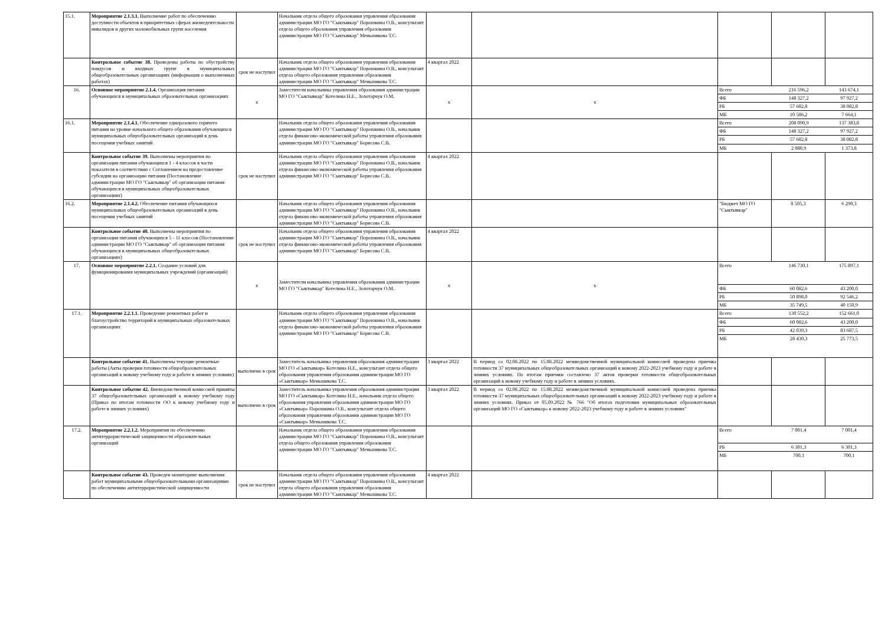| 15.1. | Мероприятие 2.1.3.1. Выполнение работ по обеспечению доступности объектов в приоритетных сферах жизнедеятельности инвалидов и других маломобильных групп населения | | Начальник отдела общего образования управления образования администрации МО ГО "Сыктывкар" Порошкина О.В., консультант отдела общего образования управления образования администрации МО ГО "Сыктывкар" Меньшикова Т.С. | | | | | |
| | Контрольное событие 38. Проведены работы по обустройству пандусов и входных групп в муниципальных общеобразовательных организациях (информация о выполненных работах) | срок не наступил | Начальник отдела общего образования управления образования администрации МО ГО "Сыктывкар" Порошкина О.В., консультант отдела общего образования управления образования администрации МО ГО "Сыктывкар" Меньшикова Т.С. | 4 квартал 2022 | | | | |
| 16. | Основное мероприятие 2.1.4. Организация питания обучающихся в муниципальных образовательных организациях | x | Заместители начальника управления образования администрации МО ГО "Сыктывкар" Котелина Н.Е., Золотарчук О.М. | x | x | / Всего / 216 596,2 / 143 674,1 / / ФБ / 148 327,2 / 97 927,2 / / РБ / 57 682,8 / 38 082,8 / / МБ / 10 586,2 / 7 664,1 / | | |
| 16.1. | Мероприятие 2.1.4.1. Обеспечение одноразового горячего питания на уровне начального общего образования обучающихся муниципальных общеобразовательных организаций в день посещения учебных занятий | | Начальник отдела общего образования управления образования администрации МО ГО "Сыктывкар" Порошкина О.В., начальник отдела финансово-экономической работы управления образования администрации МО ГО "Сыктывкар" Борисова С.В. | | | / Всего / 208 090,9 / 137 383,8 / / ФБ / 148 327,2 / 97 927,2 / / РБ / 57 682,8 / 38 082,8 / / МБ / 2 080,9 / 1 373,8 / | | |
| | Контрольное событие 39. Выполнены мероприятия по организации питания обучающихся 1 - 4 классов в части показателя в соответствии с Соглашением на предоставление субсидии на организацию питания (Постановление администрации МО ГО "Сыктывкар" об организации питания обучающихся в муниципальных общеобразовательных организациях) | срок не наступил | Начальник отдела общего образования управления образования администрации МО ГО "Сыктывкар" Порошкина О.В., начальник отдела финансово-экономической работы управления образования администрации МО ГО "Сыктывкар" Борисова С.В. | 4 квартал 2022 | | | | |
| 16.2. | Мероприятие 2.1.4.2. Обеспечение питания обучающихся муниципальных общеобразовательных организаций в день посещения учебных занятий | | Начальник отдела общего образования управления образования администрации МО ГО "Сыктывкар" Порошкина О.В., начальник отдела финансово-экономической работы управления образования администрации МО ГО "Сыктывкар" Борисова С.В. | | | "Бюджет МО ГО "Сыктывкар" | 8 505,3 | 6 290,3 |
| | Контрольное событие 40. Выполнены мероприятия по организации питания обучающихся 5 - 11 классов (Постановление администрации МО ГО "Сыктывкар" об организации питания обучающихся в муниципальных общеобразовательных организациях) | срок не наступил | Начальник отдела общего образования управления образования администрации МО ГО "Сыктывкар" Порошкина О.В., начальник отдела финансово-экономической работы управления образования администрации МО ГО "Сыктывкар" Борисова С.В. | 4 квартал 2022 | | | | |
| 17. | Основное мероприятие 2.2.1. Создание условий для функционирования муниципальных учреждений (организаций) | x | Заместители начальника управления образования администрации МО ГО "Сыктывкар" Котелина Н.Е., Золотарчук О.М. | x | x | / Всего / 146 730,1 / 175 897,1 / / ФБ / 60 082,6 / 43 200,0 / / РБ / 50 898,0 / 92 546,2 / / МБ / 35 749,5 / 40 150,9 / | | |
| 17.1. | Мероприятие 2.2.1.1. Проведение ремонтных работ и благоустройство территорий в муниципальных образовательных организациях | | Начальник отдела общего образования управления образования администрации МО ГО "Сыктывкар" Порошкина О.В., начальник отдела финансово-экономической работы управления образования администрации МО ГО "Сыктывкар" Борисова С.В. | | | / Всего / 130 552,2 / 152 661,0 / / ФБ / 60 082,6 / 43 200,0 / / РБ / 42 039,3 / 83 687,5 / / МБ / 28 430,3 / 25 773,5 / | | |
| | Контрольное событие 41. Выполнены текущие ремонтные работы (Акты проверки готовности общеобразовательных организаций к новому учебному году и работе в зимних условиях) | выполнено в срок | Заместитель начальника управления образования администрации МО ГО «Сыктывкар» Котелина Н.Е., консультант отдела общего образования управления образования администрации МО ГО «Сыктывкар» Меньшикова Т.С. | 3 квартал 2022 | В период со 02.08.2022 по 15.08.2022 межведомственной муниципальной комиссией проведена приемка готовности 37 муниципальных общеобразовательных организаций к новому 2022-2023 учебному году и работе в зимних условиях. По итогам приемки составлено 37 актов проверки готовности общеобразовательных организаций к новому учебному году и работе в зимних условиях. | | | |
| | Контрольное событие 42. Вневедомственной комиссией приняты 37 общеобразовательных организаций к новому учебному году (Приказ по итогам готовности ОО к новому учебному году и работе в зимних условиях) | выполнено в срок | Заместитель начальника управления образования администрации МО ГО «Сыктывкар» Котелина Н.Е., начальник отдела общего образования управления образования администрации МО ГО «Сыктывкар» Порошкина О.В., консультант отдела общего образования управления образования администрации МО ГО «Сыктывкар» Меньшикова Т.С. | 3 квартал 2022 | В период со 02.08.2022 по 15.08.2022 межведомственной муниципальной комиссией проведена приемка готовности 37 муниципальных общеобразовательных организаций к новому 2022-2023 учебному году и работе в зимних условиях. Приказ от 05.09.2022 № 766 "Об итогах подготовки муниципальных образовательных организаций МО ГО «Сыктывкар» к новому 2022-2023 учебному году и работе в зимних условиях" | | | |
| 17.2. | Мероприятие 2.2.1.2. Мероприятия по обеспечению антитеррористической защищенности образовательных организаций | | Начальник отдела общего образования управления образования администрации МО ГО "Сыктывкар" Порошкина О.В., консультант отдела общего образования управления образования администрации МО ГО "Сыктывкар" Меньшикова Т.С. | | | / Всего / 7 001,4 / 7 001,4 / / РБ / 6 301,3 / 6 301,3 / / МБ / 700,1 / 700,1 / | | |
| | Контрольное событие 43. Проведен мониторинг выполнения работ муниципальными общеобразовательными организациями по обеспечению антитеррористической защищенности | срок не наступил | Начальник отдела общего образования управления образования администрации МО ГО "Сыктывкар" Порошкина О.В., консультант отдела общего образования управления образования администрации МО ГО "Сыктывкар" Меньшикова Т.С. | 4 квартал 2022 | | | | |